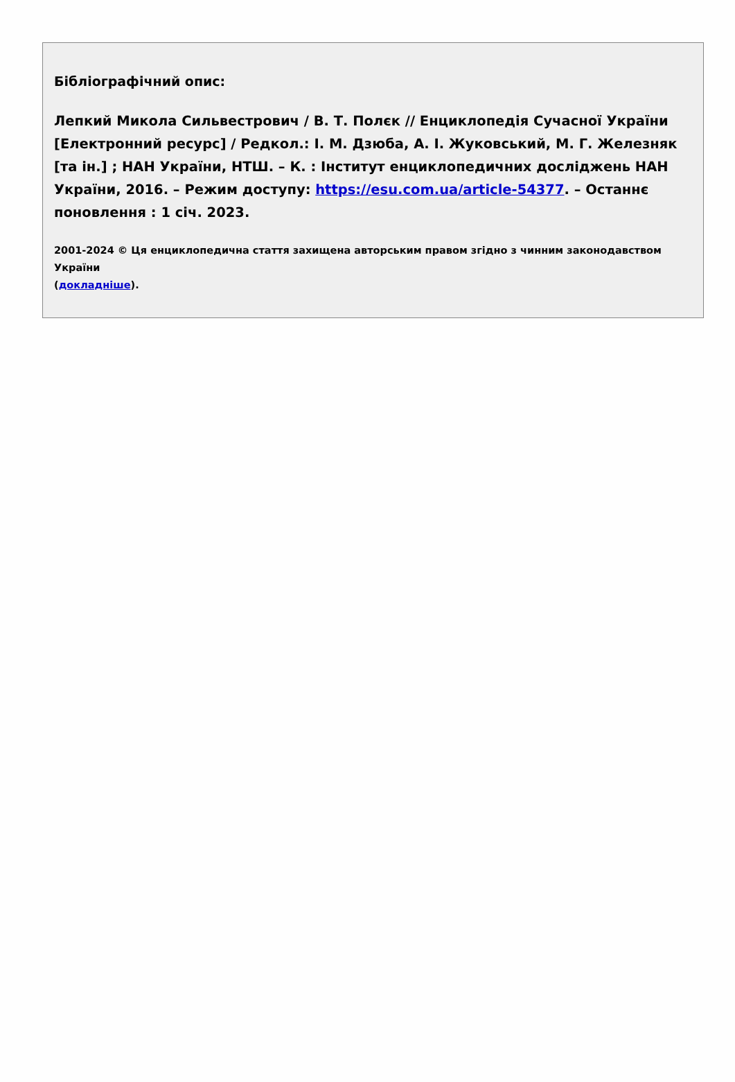Бібліографічний опис:
Лепкий Микола Сильвестрович / В. Т. Полєк // Енциклопедія Сучасної України [Електронний ресурс] / Редкол.: І. М. Дзюба, А. І. Жуковський, М. Г. Железняк [та ін.] ; НАН України, НТШ. – К. : Інститут енциклопедичних досліджень НАН України, 2016. – Режим доступу: https://esu.com.ua/article-54377. – Останнє поновлення : 1 січ. 2023.
2001-2024 © Ця енциклопедична стаття захищена авторським правом згідно з чинним законодавством України
(докладніше).